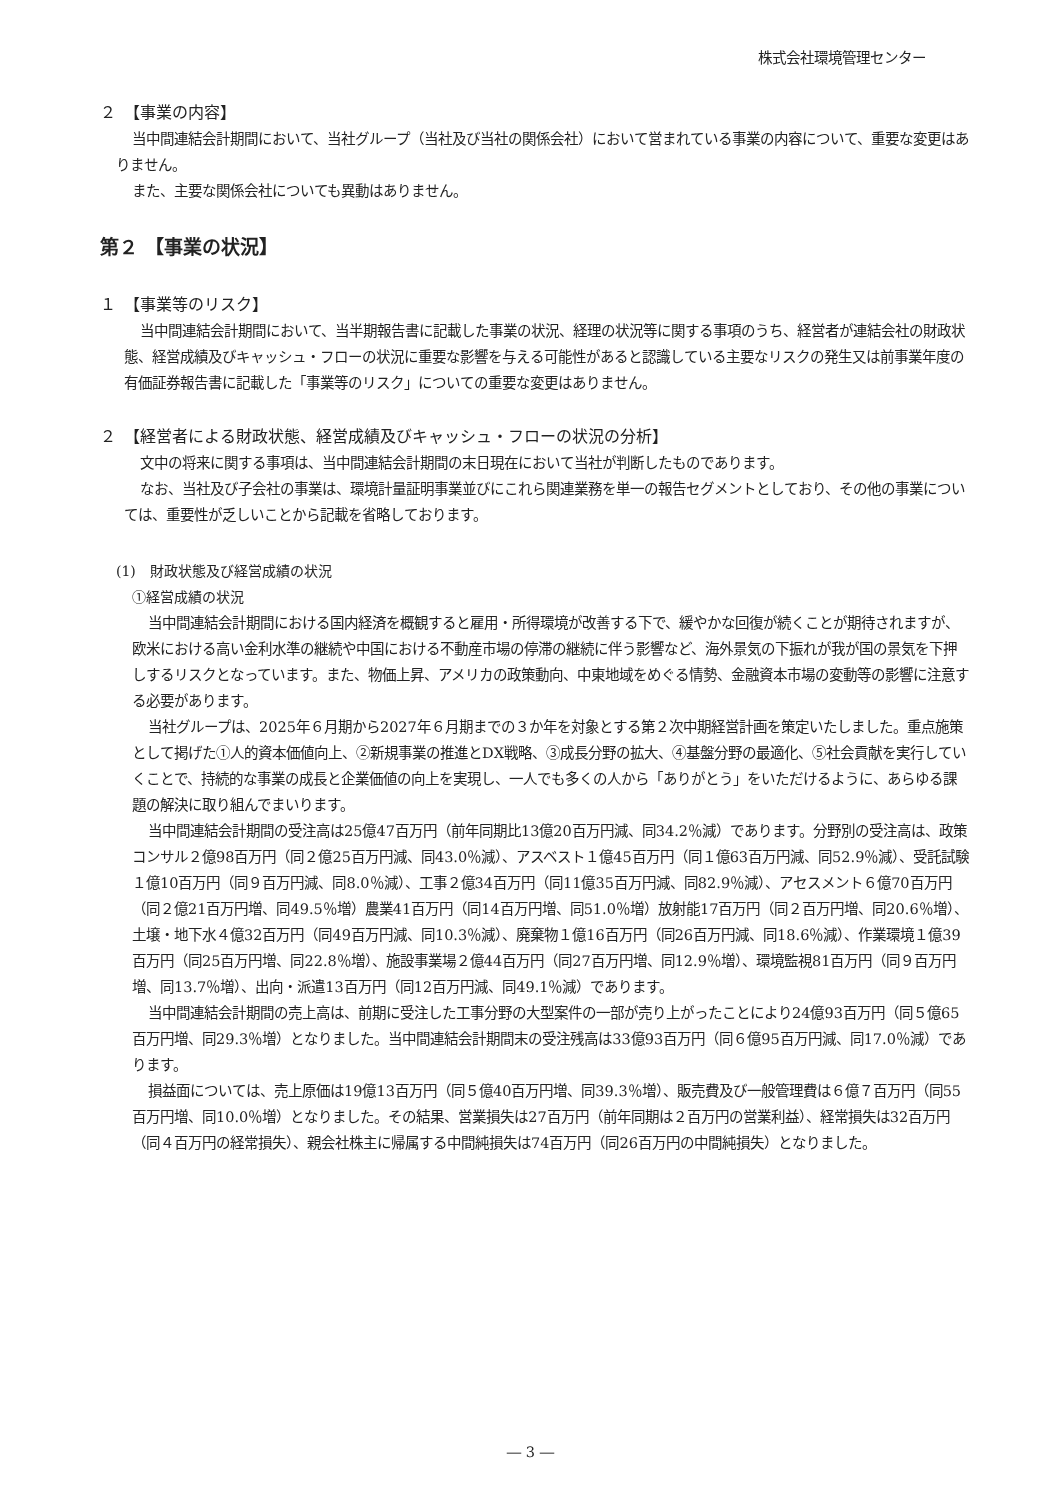株式会社環境管理センター
２　【事業の内容】
当中間連結会計期間において、当社グループ（当社及び当社の関係会社）において営まれている事業の内容について、重要な変更はありません。
また、主要な関係会社についても異動はありません。
第２ 【事業の状況】
１　【事業等のリスク】
当中間連結会計期間において、当半期報告書に記載した事業の状況、経理の状況等に関する事項のうち、経営者が連結会社の財政状態、経営成績及びキャッシュ・フローの状況に重要な影響を与える可能性があると認識している主要なリスクの発生又は前事業年度の有価証券報告書に記載した「事業等のリスク」についての重要な変更はありません。
２　【経営者による財政状態、経営成績及びキャッシュ・フローの状況の分析】
文中の将来に関する事項は、当中間連結会計期間の末日現在において当社が判断したものであります。
なお、当社及び子会社の事業は、環境計量証明事業並びにこれら関連業務を単一の報告セグメントとしており、その他の事業については、重要性が乏しいことから記載を省略しております。
(1)　財政状態及び経営成績の状況
①経営成績の状況
当中間連結会計期間における国内経済を概観すると雇用・所得環境が改善する下で、緩やかな回復が続くことが期待されますが、欧米における高い金利水準の継続や中国における不動産市場の停滞の継続に伴う影響など、海外景気の下振れが我が国の景気を下押しするリスクとなっています。また、物価上昇、アメリカの政策動向、中東地域をめぐる情勢、金融資本市場の変動等の影響に注意する必要があります。
当社グループは、2025年６月期から2027年６月期までの３か年を対象とする第２次中期経営計画を策定いたしました。重点施策として掲げた①人的資本価値向上、②新規事業の推進とDX戦略、③成長分野の拡大、④基盤分野の最適化、⑤社会貢献を実行していくことで、持続的な事業の成長と企業価値の向上を実現し、一人でも多くの人から「ありがとう」をいただけるように、あらゆる課題の解決に取り組んでまいります。
当中間連結会計期間の受注高は25億47百万円（前年同期比13億20百万円減、同34.2％減）であります。分野別の受注高は、政策コンサル２億98百万円（同２億25百万円減、同43.0％減）、アスベスト１億45百万円（同１億63百万円減、同52.9％減）、受託試験１億10百万円（同９百万円減、同8.0％減）、工事２億34百万円（同11億35百万円減、同82.9％減）、アセスメント６億70百万円（同２億21百万円増、同49.5％増）農業41百万円（同14百万円増、同51.0％増）放射能17百万円（同２百万円増、同20.6％増）、土壌・地下水４億32百万円（同49百万円減、同10.3％減）、廃棄物１億16百万円（同26百万円減、同18.6％減）、作業環境１億39百万円（同25百万円増、同22.8％増）、施設事業場２億44百万円（同27百万円増、同12.9％増）、環境監視81百万円（同９百万円増、同13.7％増）、出向・派遣13百万円（同12百万円減、同49.1％減）であります。
当中間連結会計期間の売上高は、前期に受注した工事分野の大型案件の一部が売り上がったことにより24億93百万円（同５億65百万円増、同29.3％増）となりました。当中間連結会計期間末の受注残高は33億93百万円（同６億95百万円減、同17.0％減）であります。
損益面については、売上原価は19億13百万円（同５億40百万円増、同39.3％増）、販売費及び一般管理費は６億７百万円（同55百万円増、同10.0％増）となりました。その結果、営業損失は27百万円（前年同期は２百万円の営業利益）、経常損失は32百万円（同４百万円の経常損失）、親会社株主に帰属する中間純損失は74百万円（同26百万円の中間純損失）となりました。
― 3 ―